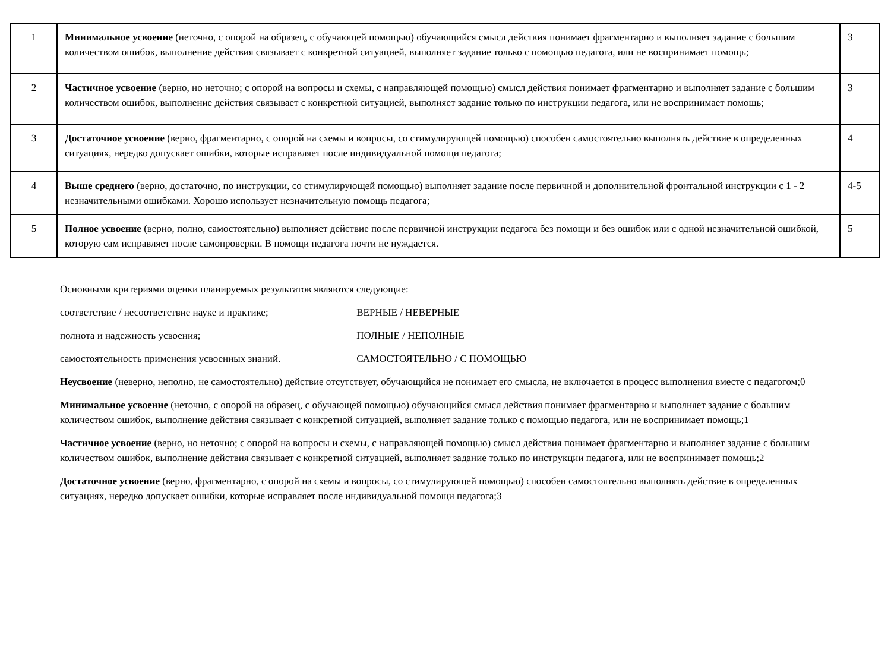| 1 | Минимальное усвоение (неточно, с опорой на образец, с обучающей помощью) обучающийся смысл действия понимает фрагментарно и выполняет задание с большим количеством ошибок, выполнение действия связывает с конкретной ситуацией, выполняет задание только с помощью педагога, или не воспринимает помощь; | 3 |
| 2 | Частичное усвоение (верно, но неточно; с опорой на вопросы и схемы, с направляющей помощью) смысл действия понимает фрагментарно и выполняет задание с большим количеством ошибок, выполнение действия связывает с конкретной ситуацией, выполняет задание только по инструкции педагога, или не воспринимает помощь; | 3 |
| 3 | Достаточное усвоение (верно, фрагментарно, с опорой на схемы и вопросы, со стимулирующей помощью) способен самостоятельно выполнять действие в определенных ситуациях, нередко допускает ошибки, которые исправляет после индивидуальной помощи педагога; | 4 |
| 4 | Выше среднего (верно, достаточно, по инструкции, со стимулирующей помощью) выполняет задание после первичной и дополнительной фронтальной инструкции с 1 - 2 незначительными ошибками. Хорошо использует незначительную помощь педагога; | 4-5 |
| 5 | Полное усвоение (верно, полно, самостоятельно) выполняет действие после первичной инструкции педагога без помощи и без ошибок или с одной незначительной ошибкой, которую сам исправляет после самопроверки. В помощи педагога почти не нуждается. | 5 |
Основными критериями оценки планируемых результатов являются следующие:
соответствие / несоответствие науке и практике; ВЕРНЫЕ / НЕВЕРНЫЕ
полнота и надежность усвоения; ПОЛНЫЕ / НЕПОЛНЫЕ
самостоятельность применения усвоенных знаний. САМОСТОЯТЕЛЬНО / С ПОМОЩЬЮ
Неусвоение (неверно, неполно, не самостоятельно) действие отсутствует, обучающийся не понимает его смысла, не включается в процесс выполнения вместе с педагогом;0
Минимальное усвоение (неточно, с опорой на образец, с обучающей помощью) обучающийся смысл действия понимает фрагментарно и выполняет задание с большим количеством ошибок, выполнение действия связывает с конкретной ситуацией, выполняет задание только с помощью педагога, или не воспринимает помощь;1
Частичное усвоение (верно, но неточно; с опорой на вопросы и схемы, с направляющей помощью) смысл действия понимает фрагментарно и выполняет задание с большим количеством ошибок, выполнение действия связывает с конкретной ситуацией, выполняет задание только по инструкции педагога, или не воспринимает помощь;2
Достаточное усвоение (верно, фрагментарно, с опорой на схемы и вопросы, со стимулирующей помощью) способен самостоятельно выполнять действие в определенных ситуациях, нередко допускает ошибки, которые исправляет после индивидуальной помощи педагога;3